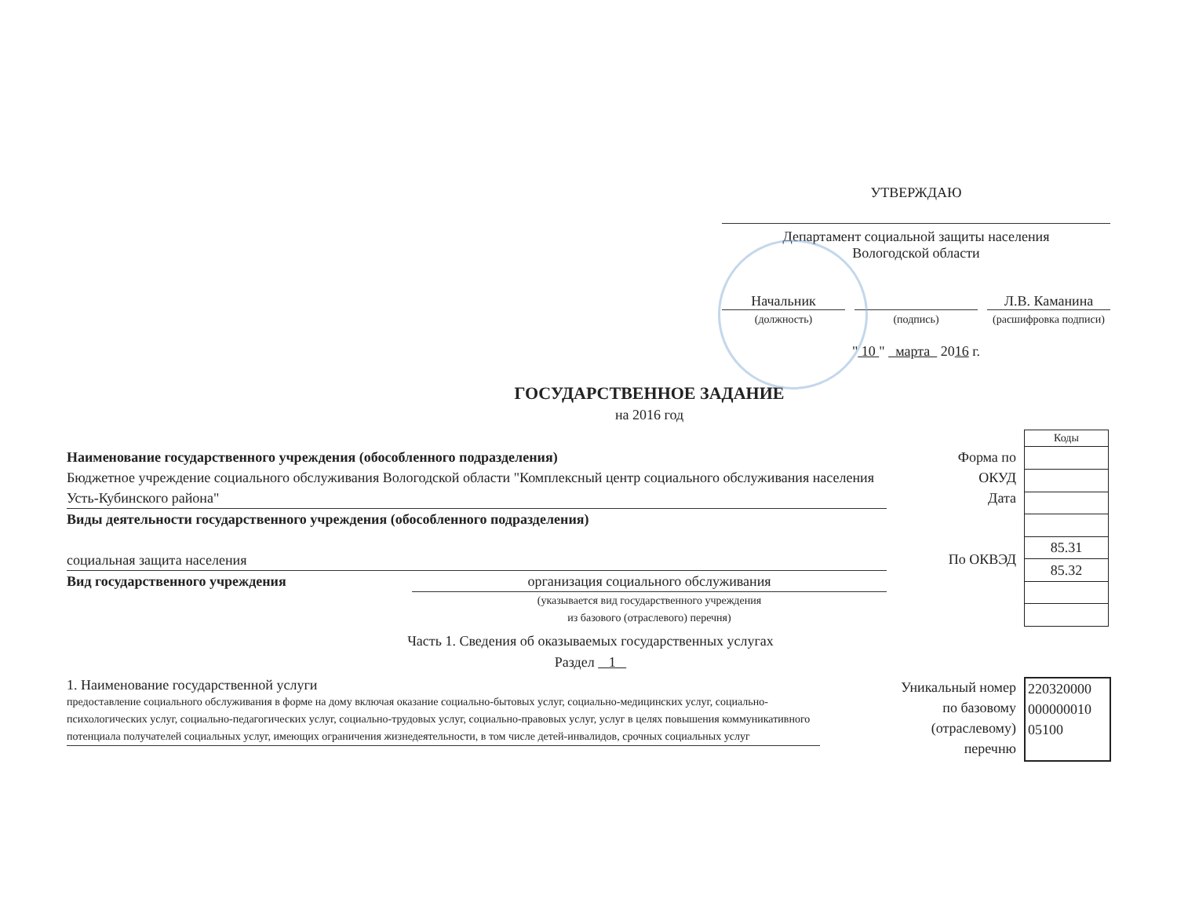УТВЕРЖДАЮ
Департамент социальной защиты населения
Вологодской области
Начальник Л.В. Каманина
(должность) (подпись) (расшифровка подписи)
" 10 " марта 2016 г.
ГОСУДАРСТВЕННОЕ ЗАДАНИЕ
на 2016 год
Наименование государственного учреждения (обособленного подразделения)
Бюджетное учреждение социального обслуживания Вологодской области "Комплексный центр социального обслуживания населения Усть-Кубинского района"
Виды деятельности государственного учреждения (обособленного подразделения)
социальная защита населения
Вид государственного учреждения организация социального обслуживания
(указывается вид государственного учреждения
из базового (отраслевого) перечня)
Форма по
ОКУД
Дата
По ОКВЭД
| Коды |
| 85.31 |
| 85.32 |
Часть 1. Сведения об оказываемых государственных услугах
Раздел 1
1. Наименование государственной услуги
предоставление социального обслуживания в форме на дому включая оказание социально-бытовых услуг, социально-медицинских услуг, социально-психологических услуг, социально-педагогических услуг, социально-трудовых услуг, социально-правовых услуг, услуг в целях повышения коммуникативного потенциала получателей социальных услуг, имеющих ограничения жизнедеятельности, в том числе детей-инвалидов, срочных социальных услуг
Уникальный номер
по базовому
(отраслевому)
перечню
220320000
000000010
05100